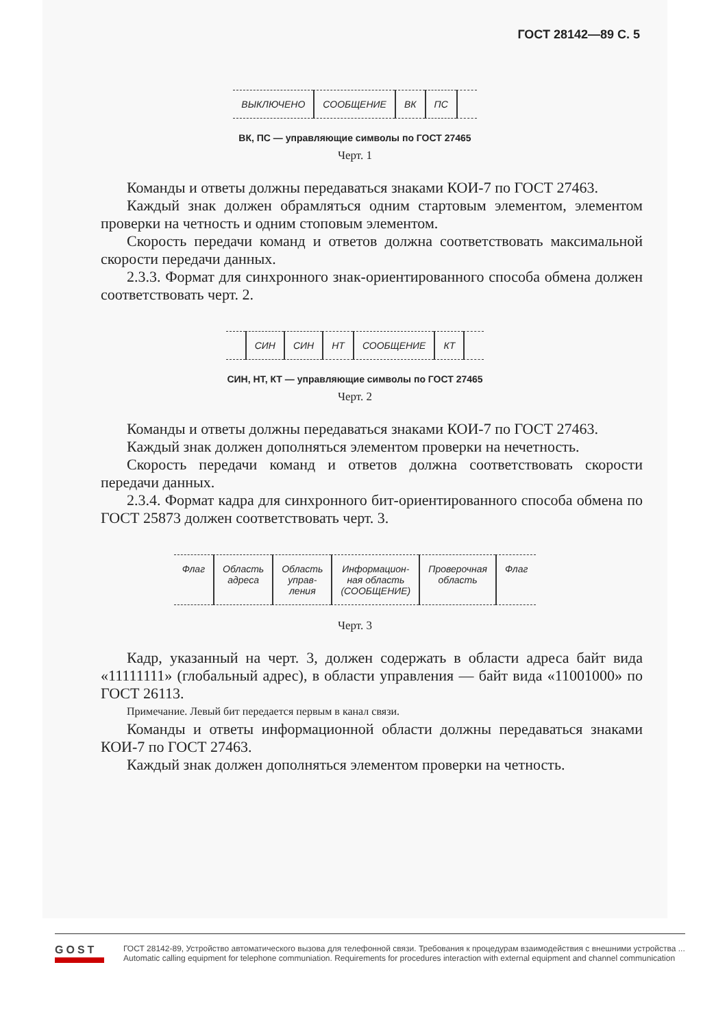ГОСТ 28142—89 С. 5
ВЫКЛЮЧЕНО СООБЩЕНИЕ ВК ПС
ВК, ПС — управляющие символы по ГОСТ 27465
Черт. 1
Команды и ответы должны передаваться знаками КОИ-7 по ГОСТ 27463.
Каждый знак должен обрамляться одним стартовым элементом, элементом проверки на четность и одним стоповым элементом.
Скорость передачи команд и ответов должна соответствовать максимальной скорости передачи данных.
2.3.3. Формат для синхронного знак-ориентированного способа обмена должен соответствовать черт. 2.
СИН СИН НТ СООБЩЕНИЕ КТ
СИН, НТ, КТ — управляющие символы по ГОСТ 27465
Черт. 2
Команды и ответы должны передаваться знаками КОИ-7 по ГОСТ 27463.
Каждый знак должен дополняться элементом проверки на нечетность.
Скорость передачи команд и ответов должна соответствовать скорости передачи данных.
2.3.4. Формат кадра для синхронного бит-ориентированного способа обмена по ГОСТ 25873 должен соответствовать черт. 3.
Флаг Область
адреса
Область
управ-
ления
Информацион-
ная область
(СООБЩЕНИЕ)
Проверочная
область
Флаг
Черт. 3
Кадр, указанный на черт. 3, должен содержать в области адреса байт вида «11111111» (глобальный адрес), в области управления — байт вида «11001000» по ГОСТ 26113.
Примечание. Левый бит передается первым в канал связи.
Команды и ответы информационной области должны передаваться знаками КОИ-7 по ГОСТ 27463.
Каждый знак должен дополняться элементом проверки на четность.
GOST
ГОСТ 28142-89, Устройство автоматического вызова для телефонной связи. Требования к процедурам взаимодействия с внешними устройства ...
Automatic calling equipment for telephone communiation. Requirements for procedures interaction with external equipment and channel communication